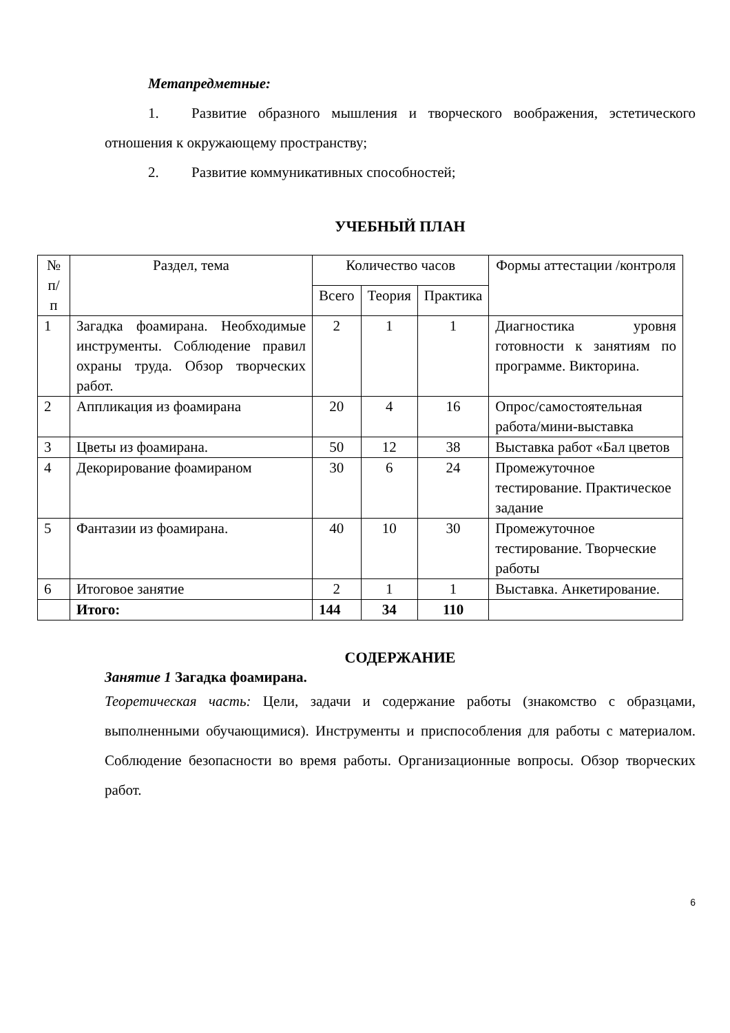Метапредметные:
1. Развитие образного мышления и творческого воображения, эстетического отношения к окружающему пространству;
2. Развитие коммуникативных способностей;
УЧЕБНЫЙ ПЛАН
| № п/п | Раздел, тема | Количество часов | | | Формы аттестации /контроля |
| --- | --- | --- | --- | --- | --- |
| | | Всего | Теория | Практика | |
| 1 | Загадка фоамирана. Необходимые инструменты. Соблюдение правил охраны труда. Обзор творческих работ. | 2 | 1 | 1 | Диагностика уровня готовности к занятиям по программе. Викторина. |
| 2 | Аппликация из фоамирана | 20 | 4 | 16 | Опрос/самостоятельная работа/мини-выставка |
| 3 | Цветы из фоамирана. | 50 | 12 | 38 | Выставка работ «Бал цветов |
| 4 | Декорирование фоамираном | 30 | 6 | 24 | Промежуточное тестирование. Практическое задание |
| 5 | Фантазии из фоамирана. | 40 | 10 | 30 | Промежуточное тестирование. Творческие работы |
| 6 | Итоговое занятие | 2 | 1 | 1 | Выставка. Анкетирование. |
| | Итого: | 144 | 34 | 110 | |
СОДЕРЖАНИЕ
Занятие 1 Загадка фоамирана.
Теоретическая часть: Цели, задачи и содержание работы (знакомство с образцами, выполненными обучающимися). Инструменты и приспособления для работы с материалом. Соблюдение безопасности во время работы. Организационные вопросы. Обзор творческих работ.
6